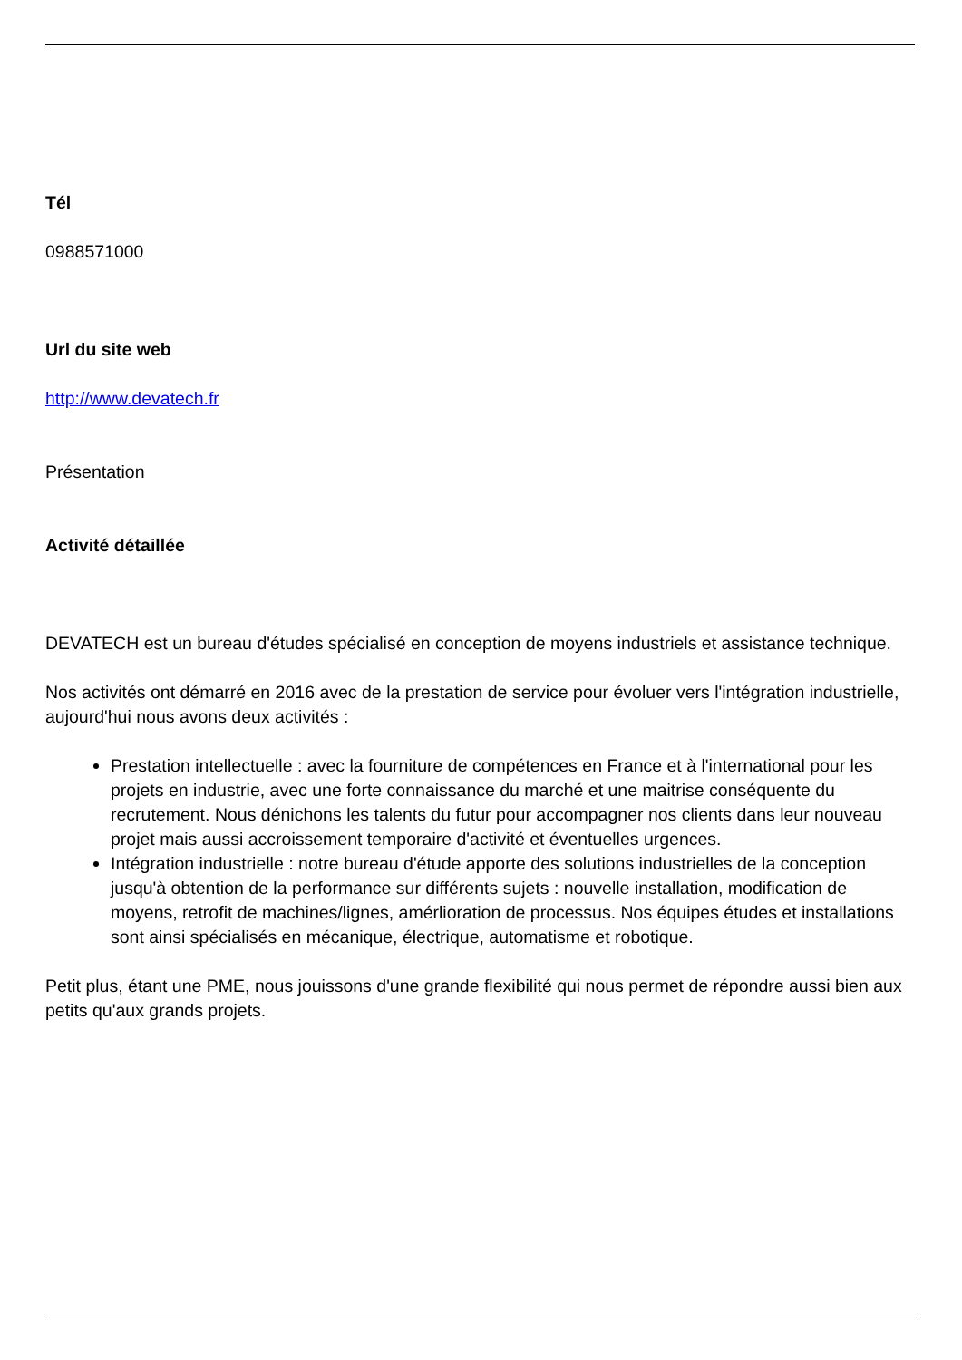Tél
0988571000
Url du site web
http://www.devatech.fr
Présentation
Activité détaillée
DEVATECH est un bureau d'études spécialisé en conception de moyens industriels et assistance technique.
Nos activités ont démarré en 2016 avec de la prestation de service pour évoluer vers l'intégration industrielle, aujourd'hui nous avons deux activités :
Prestation intellectuelle : avec la fourniture de compétences en France et à l'international pour les projets en industrie, avec une forte connaissance du marché et une maitrise conséquente du recrutement. Nous dénichons les talents du futur pour accompagner nos clients dans leur nouveau projet mais aussi accroissement temporaire d'activité et éventuelles urgences.
Intégration industrielle : notre bureau d'étude apporte des solutions industrielles de la conception jusqu'à obtention de la performance sur différents sujets : nouvelle installation, modification de moyens, retrofit de machines/lignes, amérlioration de processus. Nos équipes études et installations sont ainsi spécialisés en mécanique, électrique, automatisme et robotique.
Petit plus, étant une PME, nous jouissons d'une grande flexibilité qui nous permet de répondre aussi bien aux petits qu'aux grands projets.